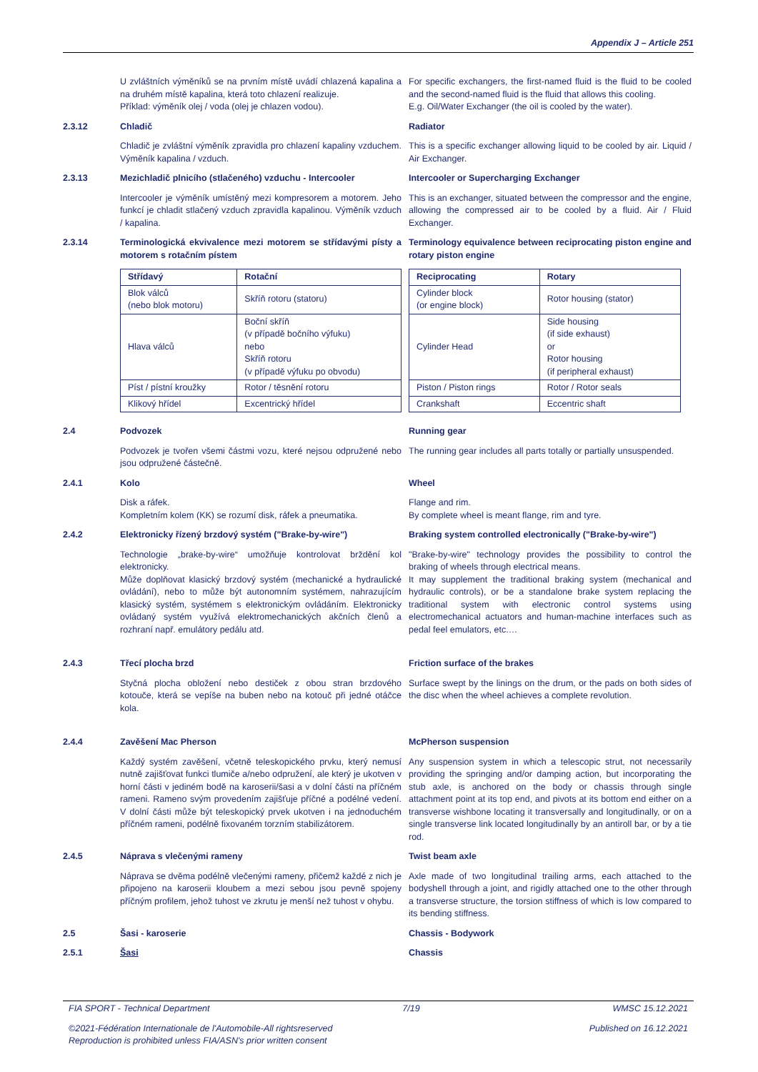Appendix J – Article 251
U zvláštních výměníků se na prvním místě uvádí chlazená kapalina a na druhém místě kapalina, která toto chlazení realizuje.
Příklad: výměník olej / voda (olej je chlazen vodou).
For specific exchangers, the first-named fluid is the fluid to be cooled and the second-named fluid is the fluid that allows this cooling.
E.g. Oil/Water Exchanger (the oil is cooled by the water).
2.3.12
Chladič
Radiator
Chladič je zvláštní výměník zpravidla pro chlazení kapaliny vzduchem. Výměník kapalina / vzduch.
This is a specific exchanger allowing liquid to be cooled by air. Liquid / Air Exchanger.
2.3.13
Mezichladič plnicího (stlačeného) vzduchu - Intercooler
Intercooler or Supercharging Exchanger
Intercooler je výměník umístěný mezi kompresorem a motorem. Jeho funkcí je chladit stlačený vzduch zpravidla kapalinou. Výměník vzduch / kapalina.
This is an exchanger, situated between the compressor and the engine, allowing the compressed air to be cooled by a fluid. Air / Fluid Exchanger.
2.3.14
Terminologická ekvivalence mezi motorem se střídavými písty a motorem s rotačním pístem
Terminology equivalence between reciprocating piston engine and rotary piston engine
| Střídavý | Rotační |
| --- | --- |
| Blok válců (nebo blok motoru) | Skříň rotoru (statoru) |
| Hlava válců | Boční skříň (v případě bočního výfuku) nebo Skříň rotoru (v případě výfuku po obvodu) |
| Píst / pístní kroužky | Rotor / těsnění rotoru |
| Klikový hřídel | Excentrický hřídel |
| Reciprocating | Rotary |
| --- | --- |
| Cylinder block (or engine block) | Rotor housing (stator) |
| Cylinder Head | Side housing (if side exhaust) or Rotor housing (if peripheral exhaust) |
| Piston / Piston rings | Rotor / Rotor seals |
| Crankshaft | Eccentric shaft |
2.4
Podvozek
Running gear
Podvozek je tvořen všemi částmi vozu, které nejsou odpružené nebo jsou odpružené částečně.
The running gear includes all parts totally or partially unsuspended.
2.4.1
Kolo
Wheel
Disk a ráfek.
Kompletním kolem (KK) se rozumí disk, ráfek a pneumatika.
Flange and rim.
By complete wheel is meant flange, rim and tyre.
2.4.2
Elektronicky řízený brzdový systém ("Brake-by-wire")
Braking system controlled electronically ("Brake-by-wire")
Technologie „brake-by-wire“ umožňuje kontrolovat brždění kol elektronicky.
Může doplňovat klasický brzdový systém (mechanické a hydraulické ovládání), nebo to může být autonomním systémem, nahrazujícím klasický systém, systémem s elektronickým ovládáním. Elektronicky ovládaný systém využívá elektromechanických akčních členů a rozhraní např. emulátory pedálu atd.
"Brake-by-wire" technology provides the possibility to control the braking of wheels through electrical means.
It may supplement the traditional braking system (mechanical and hydraulic controls), or be a standalone brake system replacing the traditional system with electronic control systems using electromechanical actuators and human-machine interfaces such as pedal feel emulators, etc.…
2.4.3
Třecí plocha brzd
Friction surface of the brakes
Styčná plocha obložení nebo destiček z obou stran brzdového kotouče, která se vepíše na buben nebo na kotouč při jedné otáčce kola.
Surface swept by the linings on the drum, or the pads on both sides of the disc when the wheel achieves a complete revolution.
2.4.4
Zavěšení Mac Pherson
McPherson suspension
Každý systém zavěšení, včetně teleskopického prvku, který nemusí nutně zajišťovat funkci tlumiče a/nebo odpružení, ale který je ukotven v horní části v jediném bodě na karoserii/šasi a v dolní části na příčném rameni. Rameno svým provedením zajišťuje příčné a podélné vedení. V dolní části může být teleskopický prvek ukotven i na jednoduchém příčném rameni, podélně fixovaném torzním stabilizátorem.
Any suspension system in which a telescopic strut, not necessarily providing the springing and/or damping action, but incorporating the stub axle, is anchored on the body or chassis through single attachment point at its top end, and pivots at its bottom end either on a transverse wishbone locating it transversally and longitudinally, or on a single transverse link located longitudinally by an antiroll bar, or by a tie rod.
2.4.5
Náprava s vlečenými rameny
Twist beam axle
Náprava se dvěma podélně vlečenými rameny, přičemž každé z nich je připojeno na karoserii kloubem a mezi sebou jsou pevně spojeny příčným profilem, jehož tuhost ve zkrutu je menší než tuhost v ohybu.
Axle made of two longitudinal trailing arms, each attached to the bodyshell through a joint, and rigidly attached one to the other through a transverse structure, the torsion stiffness of which is low compared to its bending stiffness.
2.5
Šasi - karoserie
Chassis - Bodywork
2.5.1
Šasi
Chassis
FIA SPORT - Technical Department 7/19 WMSC 15.12.2021
©2021-Fédération Internationale de l'Automobile-All rightsreserved
Reproduction is prohibited unless FIA/ASN's prior written consent Published on 16.12.2021